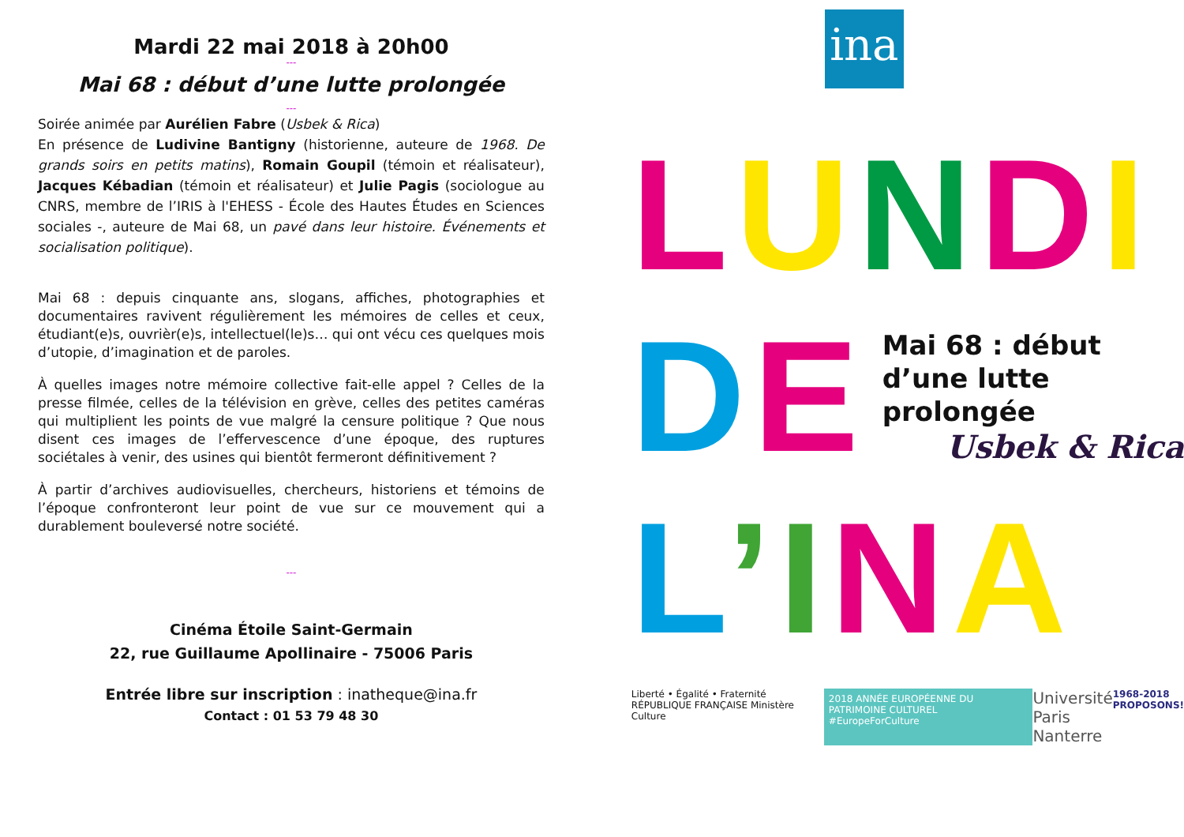Mardi 22 mai 2018 à 20h00
---
Mai 68 : début d’une lutte prolongée
---
Soirée animée par Aurélien Fabre (Usbek & Rica)
En présence de Ludivine Bantigny (historienne, auteure de 1968. De grands soirs en petits matins), Romain Goupil (témoin et réalisateur), Jacques Kébadian (témoin et réalisateur) et Julie Pagis (sociologue au CNRS, membre de l’IRIS à l'EHESS - École des Hautes Études en Sciences sociales -, auteure de Mai 68, un pavé dans leur histoire. Événements et socialisation politique).
Mai 68 : depuis cinquante ans, slogans, affiches, photographies et documentaires ravivent régulièrement les mémoires de celles et ceux, étudiant(e)s, ouvrièr(e)s, intellectuel(le)s… qui ont vécu ces quelques mois d’utopie, d’imagination et de paroles.
À quelles images notre mémoire collective fait-elle appel ? Celles de la presse filmée, celles de la télévision en grève, celles des petites caméras qui multiplient les points de vue malgré la censure politique ? Que nous disent ces images de l’effervescence d’une époque, des ruptures sociétales à venir, des usines qui bientôt fermeront définitivement ?
À partir d’archives audiovisuelles, chercheurs, historiens et témoins de l’époque confronteront leur point de vue sur ce mouvement qui a durablement bouleversé notre société.
---
Cinéma Étoile Saint-Germain
22, rue Guillaume Apollinaire - 75006 Paris
Entrée libre sur inscription : inatheque@ina.fr
Contact : 01 53 79 48 30
ina
LUNDI
DE
Mai 68 : début d’une lutte prolongée
Usbek & Rica
L’INA
Liberté • Égalité • Fraternité RÉPUBLIQUE FRANÇAISE Ministère Culture 2018 ANNÉE EUROPÉENNE DU PATRIMOINE CULTUREL #EuropeForCulture Université
Paris Nanterre 1968-2018
PROPOSONS!